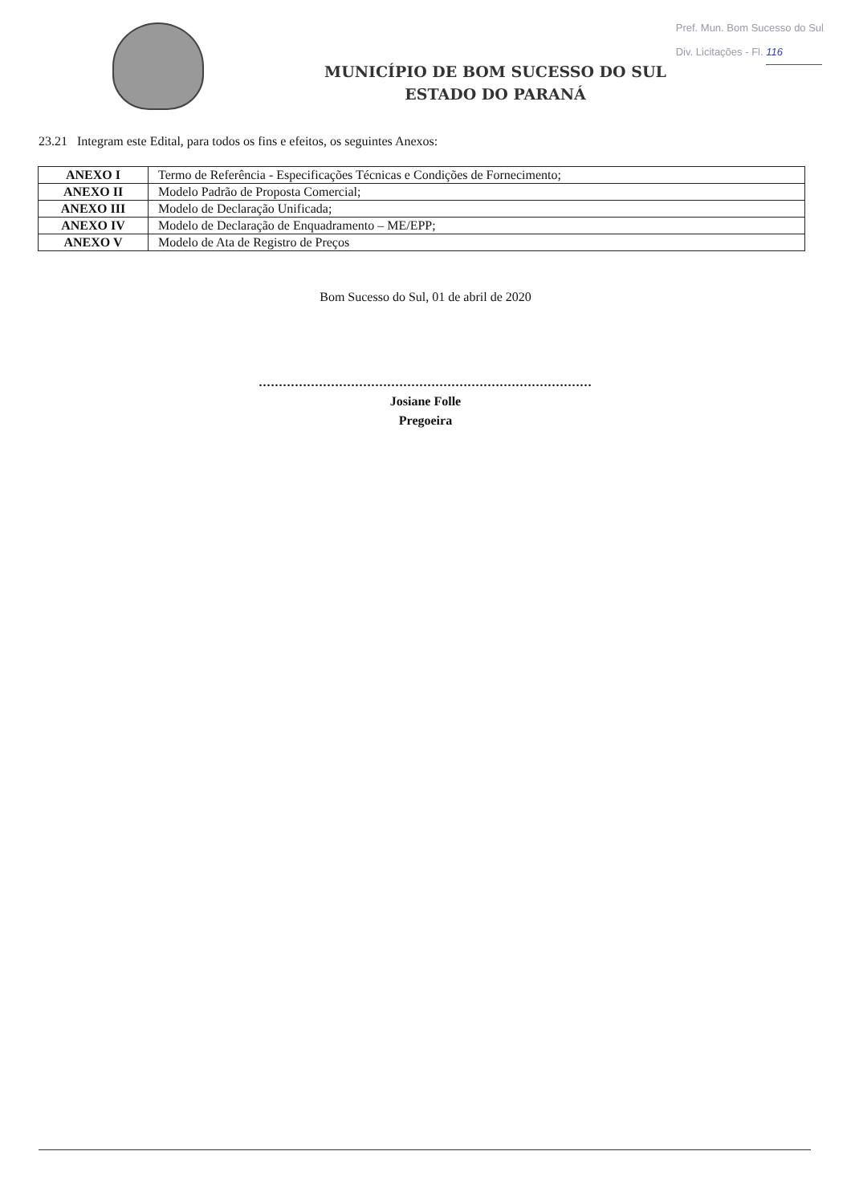Pref. Mun. Bom Sucesso do Sul
Div. Licitações - Fl. 116
MUNICÍPIO DE BOM SUCESSO DO SUL
ESTADO DO PARANÁ
23.21 Integram este Edital, para todos os fins e efeitos, os seguintes Anexos:
| ANEXO I | Termo de Referência - Especificações Técnicas e Condições de Fornecimento; |
| ANEXO II | Modelo Padrão de Proposta Comercial; |
| ANEXO III | Modelo de Declaração Unificada; |
| ANEXO IV | Modelo de Declaração de Enquadramento – ME/EPP; |
| ANEXO V | Modelo de Ata de Registro de Preços |
Bom Sucesso do Sul, 01 de abril de 2020
...................................................................................
Josiane Folle
Pregoeira